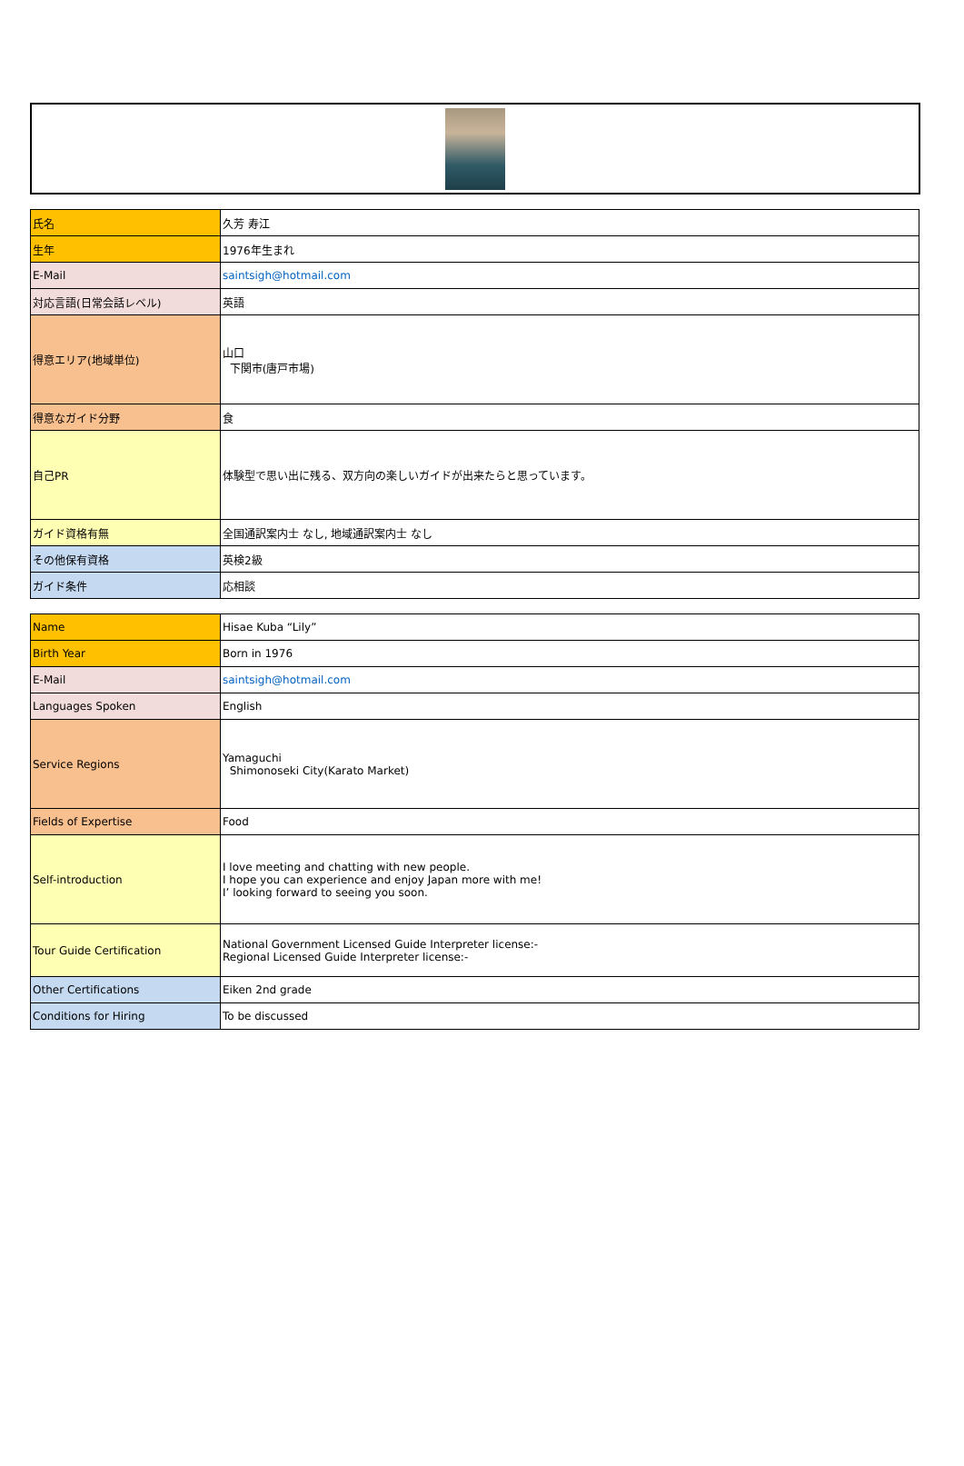| 氏名 | 久芳 寿江 |
| 生年 | 1976年生まれ |
| E-Mail | saintsigh@hotmail.com |
| 対応言語(日常会話レベル) | 英語 |
| 得意エリア(地域単位) | 山口 下関市(唐戸市場) |
| 得意なガイド分野 | 食 |
| 自己PR | 体験型で思い出に残る、双方向の楽しいガイドが出来たらと思っています。 |
| ガイド資格有無 | 全国通訳案内士 なし, 地域通訳案内士 なし |
| その他保有資格 | 英検2級 |
| ガイド条件 | 応相談 |
| Name | Hisae Kuba “Lily” |
| Birth Year | Born in 1976 |
| E-Mail | saintsigh@hotmail.com |
| Languages Spoken | English |
| Service Regions | Yamaguchi Shimonoseki City(Karato Market) |
| Fields of Expertise | Food |
| Self-introduction | I love meeting and chatting with new people. I hope you can experience and enjoy Japan more with me! I’ looking forward to seeing you soon. |
| Tour Guide Certification | National Government Licensed Guide Interpreter license:- Regional Licensed Guide Interpreter license:- |
| Other Certifications | Eiken 2nd grade |
| Conditions for Hiring | To be discussed |